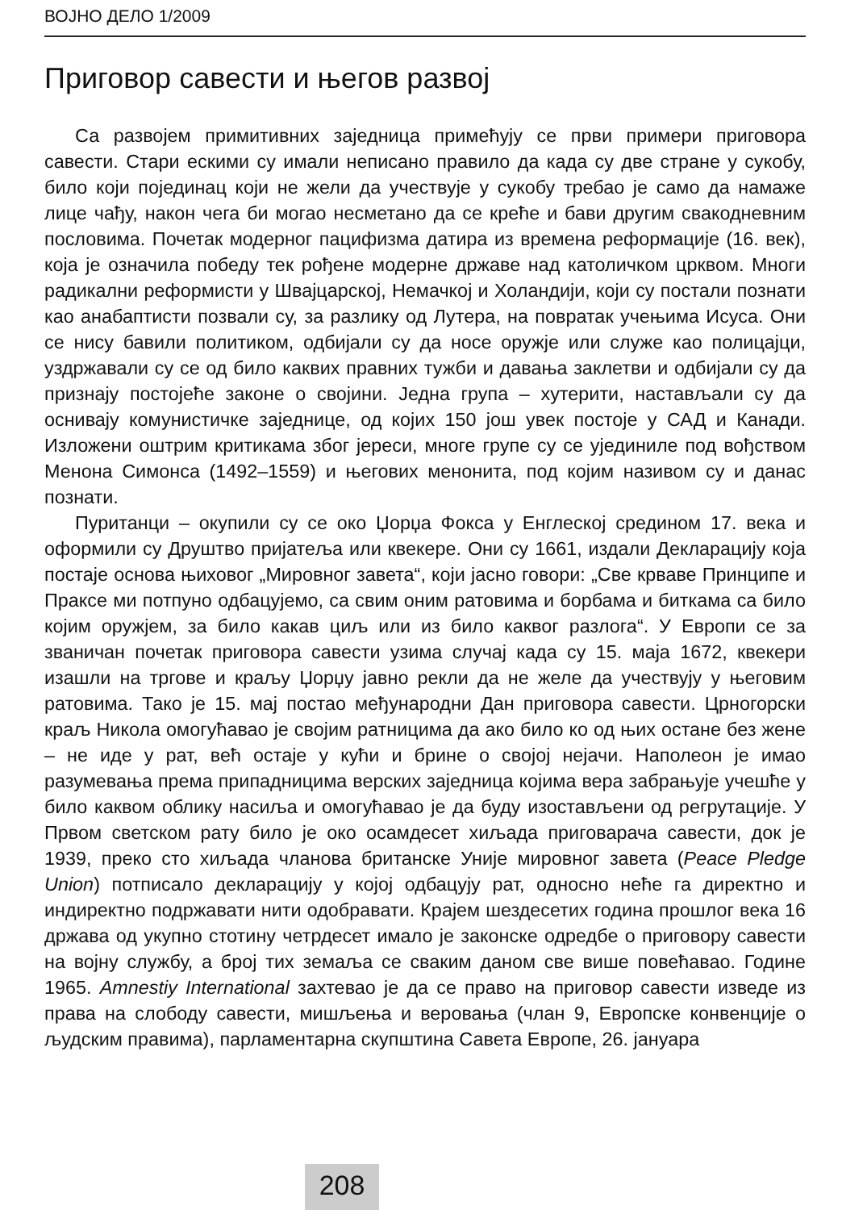ВОЈНО ДЕЛО 1/2009
Приговор савести и његов развој
Са развојем примитивних заједница примећују се први примери приговора савести. Стари ескими су имали неписано правило да када су две стране у сукобу, било који појединац који не жели да учествује у сукобу требао је само да намаже лице чађу, након чега би могао несметано да се креће и бави другим свакодневним пословима. Почетак модерног пацифизма датира из времена реформације (16. век), која је означила победу тек рођене модерне државе над католичком црквом. Многи радикални реформисти у Швајцарској, Немачкој и Холандији, који су постали познати као анабаптисти позвали су, за разлику од Лутера, на повратак учењима Исуса. Они се нису бавили политиком, одбијали су да носе оружје или служе као полицајци, уздржавали су се од било каквих правних тужби и давања заклетви и одбијали су да признају постојеће законе о својини. Једна група – хутерити, настављали су да оснивају комунистичке заједнице, од којих 150 још увек постоје у САД и Канади. Изложени оштрим критикама због јереси, многе групе су се ујединиле под вођством Менона Симонса (1492–1559) и његових менонита, под којим називом су и данас познати.
Пуританци – окупили су се око Џорџа Фокса у Енглеској средином 17. века и оформили су Друштво пријатеља или квекере. Они су 1661, издали Декларацију која постаје основа њиховог „Мировног завета“, који јасно говори: „Све крваве Принципе и Праксе ми потпуно одбацујемо, са свим оним ратовима и борбама и биткама са било којим оружјем, за било какав циљ или из било каквог разлога“. У Европи се за званичан почетак приговора савести узима случај када су 15. маја 1672, квекери изашли на тргове и краљу Џорџу јавно рекли да не желе да учествују у његовим ратовима. Тако је 15. мај постао међународни Дан приговора савести. Црногорски краљ Никола омогућавао је својим ратницима да ако било ко од њих остане без жене – не иде у рат, већ остаје у кући и брине о својој нејачи. Наполеон је имао разумевања према припадницима верских заједница којима вера забрањује учешће у било каквом облику насиља и омогућавао је да буду изостављени од регрутације. У Првом светском рату било је око осамдесет хиљада приговарача савести, док је 1939, преко сто хиљада чланова британске Уније мировног завета (Peace Pledge Union) потписало декларацију у којој одбацују рат, односно неће га директно и индиректно подржавати нити одобравати. Крајем шездесетих година прошлог века 16 држава од укупно стотину четрдесет имало је законске одредбе о приговору савести на војну службу, а број тих земаља се сваким даном све више повећавао. Године 1965. Amnestiy International захтевао је да се право на приговор савести изведе из права на слободу савести, мишљења и веровања (члан 9, Европске конвенције о људским правима), парламентарна скупштина Савета Европе, 26. јануара
208